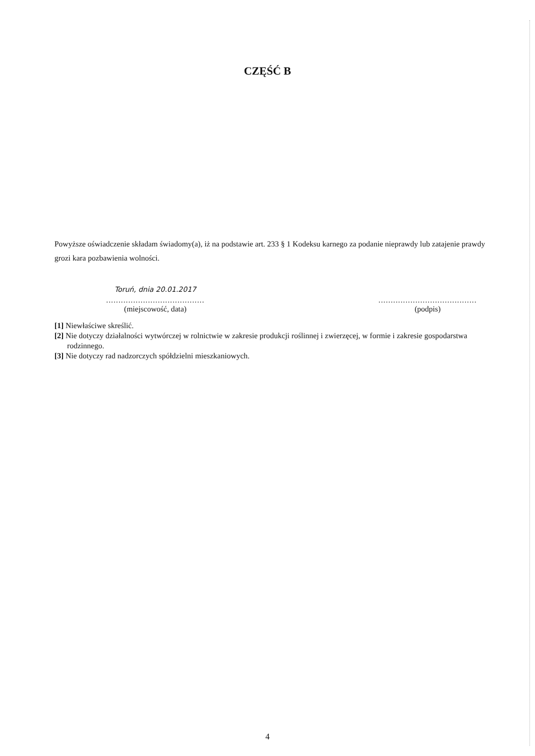CZĘŚĆ B
Powyższe oświadczenie składam świadomy(a), iż na podstawie art. 233 § 1 Kodeksu karnego za podanie nieprawdy lub zatajenie prawdy grozi kara pozbawienia wolności.
Toruń, dnia 20.01.2017
........................................
(miejscowość, data)
........................................
(podpis)
[1] Niewłaściwe skreślić.
[2] Nie dotyczy działalności wytwórczej w rolnictwie w zakresie produkcji roślinnej i zwierzęcej, w formie i zakresie gospodarstwa rodzinnego.
[3] Nie dotyczy rad nadzorczych spółdzielni mieszkaniowych.
4